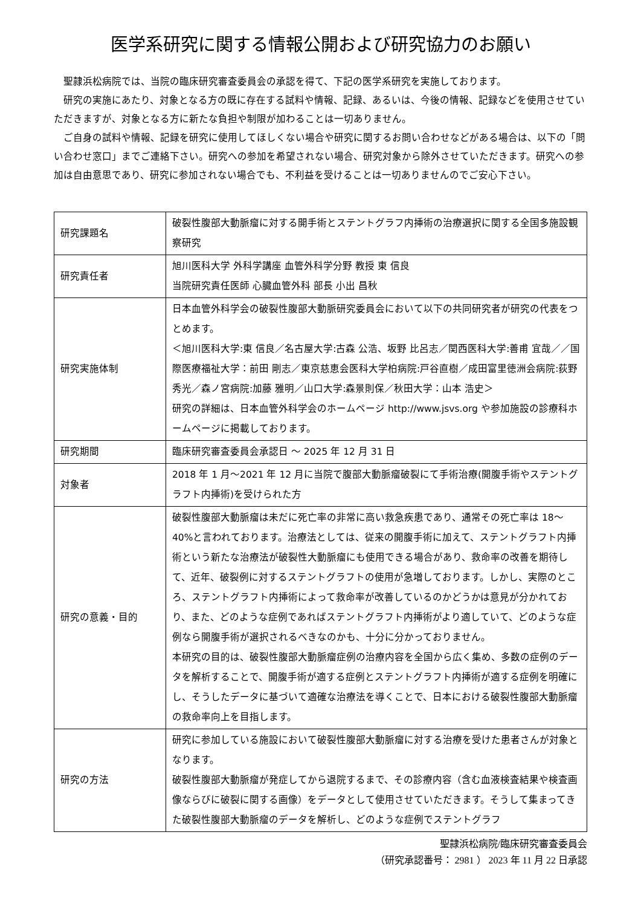医学系研究に関する情報公開および研究協力のお願い
聖隷浜松病院では、当院の臨床研究審査委員会の承認を得て、下記の医学系研究を実施しております。
研究の実施にあたり、対象となる方の既に存在する試料や情報、記録、あるいは、今後の情報、記録などを使用させていただきますが、対象となる方に新たな負担や制限が加わることは一切ありません。
ご自身の試料や情報、記録を研究に使用してほしくない場合や研究に関するお問い合わせなどがある場合は、以下の「問い合わせ窓口」までご連絡下さい。研究への参加を希望されない場合、研究対象から除外させていただきます。研究への参加は自由意思であり、研究に参加されない場合でも、不利益を受けることは一切ありませんのでご安心下さい。
| 研究課題名 | 破裂性腹部大動脈瘤に対する開手術とステントグラフ内挿術の治療選択に関する全国多施設観察研究 |
| 研究責任者 | 旭川医科大学 外科学講座 血管外科学分野 教授 東 信良 当院研究責任医師 心臓血管外科 部長 小出 昌秋 |
| 研究実施体制 | 日本血管外科学会の破裂性腹部大動脈研究委員会において以下の共同研究者が研究の代表をつとめます。 ＜旭川医科大学:東 信良／名古屋大学:古森 公浩、坂野 比呂志／関西医科大学:善甫 宜哉／／国際医療福祉大学：前田 剛志／東京慈恵会医科大学柏病院:戸谷直樹／成田富里徳洲会病院:荻野 秀光／森ノ宮病院:加藤 雅明／山口大学:森景則保／秋田大学：山本 浩史＞ 研究の詳細は、日本血管外科学会のホームページ http://www.jsvs.org や参加施設の診療科ホームページに掲載しております。 |
| 研究期間 | 臨床研究審査委員会承認日 ～ 2025 年 12 月 31 日 |
| 対象者 | 2018 年 1 月～2021 年 12 月に当院で腹部大動脈瘤破裂にて手術治療(開腹手術やステントグラフト内挿術)を受けられた方 |
| 研究の意義・目的 | 破裂性腹部大動脈瘤は未だに死亡率の非常に高い救急疾患であり、通常その死亡率は 18～40%と言われております。治療法としては、従来の開腹手術に加えて、ステントグラフト内挿術という新たな治療法が破裂性大動脈瘤にも使用できる場合があり、救命率の改善を期待して、近年、破裂例に対するステントグラフトの使用が急増しております。しかし、実際のところ、ステントグラフト内挿術によって救命率が改善しているのかどうかは意見が分かれており、また、どのような症例であればステントグラフト内挿術がより適していて、どのような症例なら開腹手術が選択されるべきなのかも、十分に分かっておりません。 本研究の目的は、破裂性腹部大動脈瘤症例の治療内容を全国から広く集め、多数の症例のデータを解析することで、開腹手術が適する症例とステントグラフト内挿術が適する症例を明確にし、そうしたデータに基づいて適確な治療法を導くことで、日本における破裂性腹部大動脈瘤の救命率向上を目指します。 |
| 研究の方法 | 研究に参加している施設において破裂性腹部大動脈瘤に対する治療を受けた患者さんが対象となります。 破裂性腹部大動脈瘤が発症してから退院するまで、その診療内容（含む血液検査結果や検査画像ならびに破裂に関する画像）をデータとして使用させていただきます。そうして集まってきた破裂性腹部大動脈瘤のデータを解析し、どのような症例でステントグラフ |
聖隷浜松病院/臨床研究審査委員会
（研究承認番号： 2981 ） 2023 年 11 月 22 日承認